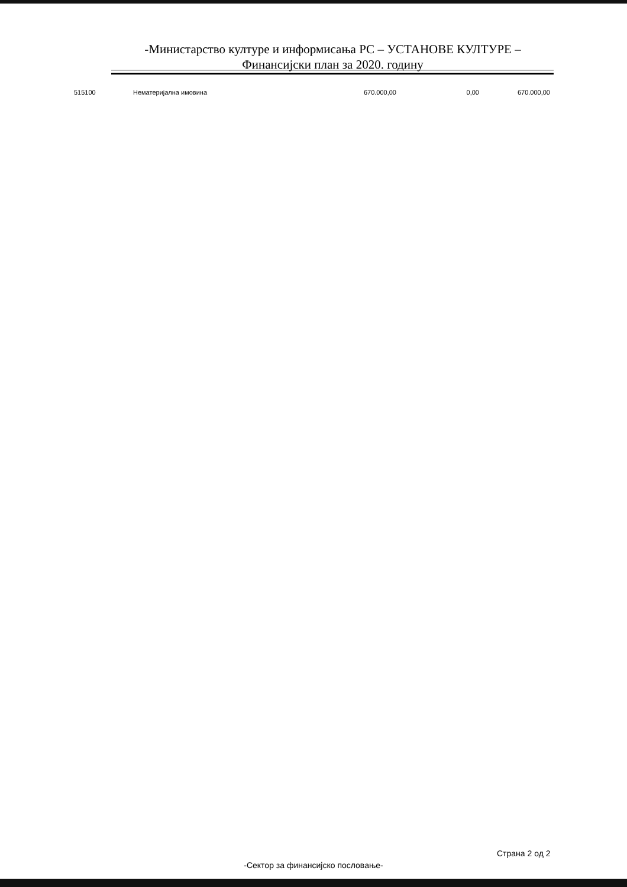-Министарство културе и информисања РС – УСТАНОВЕ КУЛТУРЕ –
Финансијски план за 2020. годину
| 515100 | Нематеријална имовина | 670.000,00 | 0,00 | 670.000,00 |
Страна 2 од 2
-Сектор за финансијско пословање-